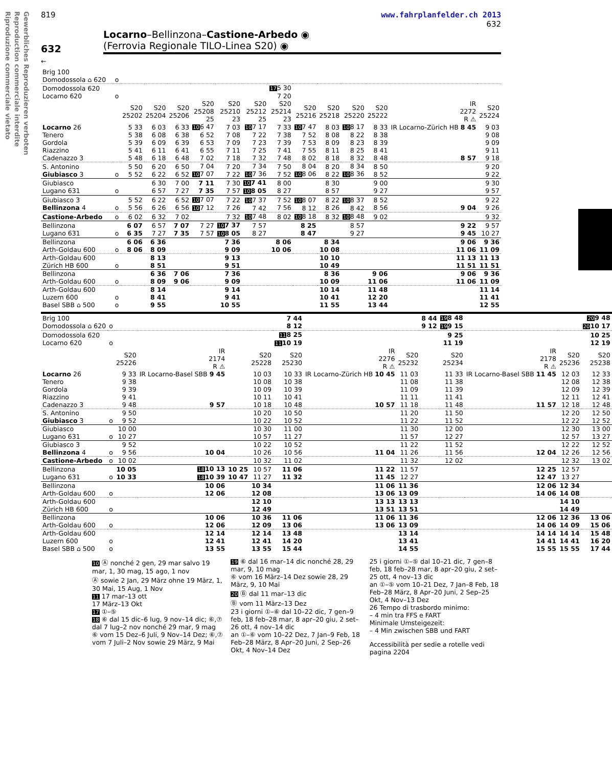Gewerbliches Reproduzieren verboten
Reproduction commerciale interdite
Riproduzione commerciale vietato
819 www.fahrplanfelder.ch 2013
632
632
Locarno–Bellinzona–Castione-Arbedo ◉
(Ferrovia Regionale TILO-Linea S20) ◉
←
| Brig 100 Domodossola ⌂ 620 | o | | | | | | | | | | | | | |
| Domodossola 620 Locarno 620 | o | | | | | | | 17 5 30 7 20 | | | | | | |
| | | S20 25202 | S20 25204 | S20 25206 | S20 25208 25 | S20 25210 23 | S20 25212 25 | S20 25214 23 | S20 25216 | S20 25218 | S20 25220 | S20 25222 | IR 2272 R ⚠ | S20 25224 |
| Locarno 26 Tenero Gordola Riazzino Cadenazzo 3 | | 5 33 5 38 5 39 5 41 5 48 | 6 03 6 08 6 09 6 11 6 18 | 6 33 6 38 6 39 6 41 6 48 | 10 6 47 6 52 6 53 6 55 7 02 | 7 03 7 08 7 09 7 11 7 18 | 10 7 17 7 22 7 23 7 25 7 32 | 7 33 7 38 7 39 7 41 7 48 | 10 7 47 7 52 7 53 7 55 8 02 | 8 03 8 08 8 09 8 11 8 18 | 10 8 17 8 22 8 23 8 25 8 32 | 8 33 8 38 8 39 8 41 8 48 | IR Locarno-Zürich HB 8 45 8 57 | 9 03 9 08 9 09 9 11 9 18 |
| S. Antonino Giubiasco 3 | o | 5 50 5 52 | 6 20 6 22 | 6 50 6 52 | 7 04 10 7 07 | 7 20 7 22 | 7 34 10 7 36 | 7 50 7 52 | 8 04 10 8 06 | 8 20 8 22 | 8 34 10 8 36 | 8 50 8 52 | | 9 20 9 22 |
| Giubiasco Lugano 631 | o | | 6 30 6 57 | 7 00 7 27 | 7 11 7 35 | 7 30 7 57 | 10 7 41 10 8 05 | 8 00 8 27 | | 8 30 8 57 | | 9 00 9 27 | | 9 30 9 57 |
| Giubiasco 3 Bellinzona 4 | o | 5 52 5 56 | 6 22 6 26 | 6 52 6 56 | 10 7 07 10 7 12 | 7 22 7 26 | 10 7 37 7 42 | 7 52 7 56 | 10 8 07 8 12 | 8 22 8 26 | 10 8 37 8 42 | 8 52 8 56 | 9 04 | 9 22 9 26 |
| Castione-Arbedo | o | 6 02 | 6 32 | 7 02 | | 7 32 | 10 7 48 | 8 02 | 10 8 18 | 8 32 | 10 8 48 | 9 02 | | 9 32 |
| Bellinzona Lugano 631 | o | 6 07 6 35 | 6 57 7 27 | 7 07 7 35 | 7 27 7 57 | 10 7 37 10 8 05 | 7 57 8 27 | | 8 25 8 47 | | 8 57 9 27 | | 9 22 9 45 | 9 57 10 27 |
| Bellinzona Arth-Goldau 600 | o | 6 06 8 06 | 6 36 8 09 | | | 7 36 9 09 | | 8 06 10 06 | | 8 34 10 08 | | | 9 06 11 06 | 9 36 11 09 |
| Arth-Goldau 600 Zürich HB 600 | o | | 8 13 8 51 | | | 9 13 9 51 | | | | 10 10 10 49 | | | 11 13 11 51 | 11 13 11 51 |
| Bellinzona Arth-Goldau 600 | o | | 6 36 8 09 | 7 06 9 06 | | 7 36 9 09 | | | | 8 36 10 09 | | 9 06 11 06 | 9 06 11 06 | 9 36 11 09 |
| Arth-Goldau 600 Luzern 600 Basel SBB ⌂ 500 | o o | | 8 14 8 41 9 55 | | | 9 14 9 41 10 55 | | | | 10 14 10 41 11 55 | | 11 48 12 20 13 44 | | 11 14 11 41 12 55 |
| Brig 100 Domodossola ⌂ 620 | o | | | | | 7 44 8 12 | | | 8 44 9 12 | 19 8 48 19 9 15 | | | 20 9 48 20 10 17 |
| Domodossola 620 Locarno 620 | o | | | | | 11 8 25 11 10 19 | | | | 9 25 11 19 | | | 10 25 12 19 |
| | | S20 25226 | IR 2174 R ⚠ | | S20 25228 | S20 25230 | IR 2276 R ⚠ | S20 25232 | | S20 25234 | IR 2178 R ⚠ | S20 25236 | S20 25238 |
| Locarno 26 Tenero Gordola Riazzino Cadenazzo 3 | | 9 33 9 38 9 39 9 41 9 48 | IR Locarno-Basel SBB 9 45 9 57 | | 10 03 10 08 10 09 10 11 10 18 | 10 33 10 38 10 39 10 41 10 48 | IR Locarno-Zürich HB 10 45 10 57 | 11 03 11 08 11 09 11 11 11 18 | | 11 33 11 38 11 39 11 41 11 48 | IR Locarno-Basel SBB 11 45 11 57 | 12 03 12 08 12 09 12 11 12 18 | 12 33 12 38 12 39 12 41 12 48 |
| S. Antonino Giubiasco 3 | o | 9 50 9 52 | | | 10 20 10 22 | 10 50 10 52 | | 11 20 11 22 | | 11 50 11 52 | | 12 20 12 22 | 12 50 12 52 |
| Giubiasco Lugano 631 | o | 10 00 10 27 | | | 10 30 10 57 | 11 00 11 27 | | 11 30 11 57 | | 12 00 12 27 | | 12 30 12 57 | 13 00 13 27 |
| Giubiasco 3 Bellinzona 4 | o | 9 52 9 56 | 10 04 | | 10 22 10 26 | 10 52 10 56 | 11 04 | 11 22 11 26 | | 11 52 11 56 | 12 04 | 12 22 12 26 | 12 52 12 56 |
| Castione-Arbedo | o | 10 02 | | | 10 32 | 11 02 | | 11 32 | | 12 02 | | 12 32 | 13 02 |
| Bellinzona Lugano 631 | o | 10 05 10 33 | 18 10 13 18 10 39 | 10 25 10 47 | 10 57 11 27 | 11 06 11 32 | 11 22 11 45 | 11 57 12 27 | | | 12 25 12 47 | 12 57 13 27 | |
| Bellinzona Arth-Goldau 600 | o | | 10 06 12 06 | | 10 34 12 08 | | 11 06 13 06 | 11 36 13 09 | | | 12 06 14 06 | 12 34 14 08 | |
| Arth-Goldau 600 Zürich HB 600 | o | | | | 12 10 12 49 | | 13 13 13 51 | 13 13 13 51 | | | | 14 10 14 49 | |
| Bellinzona Arth-Goldau 600 | o | | 10 06 12 06 | | 10 36 12 09 | 11 06 13 06 | 11 06 13 06 | 11 36 13 09 | | | 12 06 14 06 | 12 36 14 09 | 13 06 15 06 |
| Arth-Goldau 600 Luzern 600 Basel SBB ⌂ 500 | o o | | 12 14 12 41 13 55 | | 12 14 12 41 13 55 | 13 48 14 20 15 44 | | 13 14 13 41 14 55 | | | 14 14 14 41 15 55 | 14 14 14 41 15 55 | 15 48 16 20 17 44 |
10 Ⓐ nonché 2 gen, 29 mar salvo 19 mar, 1, 30 mag, 15 ago, 1 nov
Ⓐ sowie 2 Jan, 29 März ohne 19 März, 1, 30 Mai, 15 Aug, 1 Nov
11 17 mar–13 ott
17 März–13 Okt
17 ①–⑤
18 ⑥ dal 15 dic–6 lug, 9 nov–14 dic; ⑥,⑦ dal 7 lug–2 nov nonché 29 mar, 9 mag
⑥ vom 15 Dez–6 Juli, 9 Nov–14 Dez; ⑥,⑦ vom 7 Juli–2 Nov sowie 29 März, 9 Mai
19 ⑥ dal 16 mar–14 dic nonché 28, 29 mar, 9, 10 mag
⑥ vom 16 März–14 Dez sowie 28, 29 März, 9, 10 Mai
20 Ⓑ dal 11 mar–13 dic
Ⓑ vom 11 März–13 Dez
23 i giorni ①–⑥ dal 10–22 dic, 7 gen–9 feb, 18 feb–28 mar, 8 apr–20 giu, 2 set–26 ott, 4 nov–14 dic
an ①–⑥ vom 10–22 Dez, 7 Jan–9 Feb, 18 Feb–28 März, 8 Apr–20 Juni, 2 Sep–26 Okt, 4 Nov–14 Dez
25 i giorni ①–⑤ dal 10–21 dic, 7 gen–8 feb, 18 feb–28 mar, 8 apr–20 giu, 2 set–25 ott, 4 nov–13 dic
an ①–⑤ vom 10–21 Dez, 7 Jan–8 Feb, 18 Feb–28 März, 8 Apr–20 Juni, 2 Sep–25 Okt, 4 Nov–13 Dez
26 Tempo di trasbordo minimo:
– 4 min tra FFS e FART
Minimale Umsteigezeit:
– 4 Min zwischen SBB und FART
Accessibilità per sedie a rotelle vedi pagina 2204